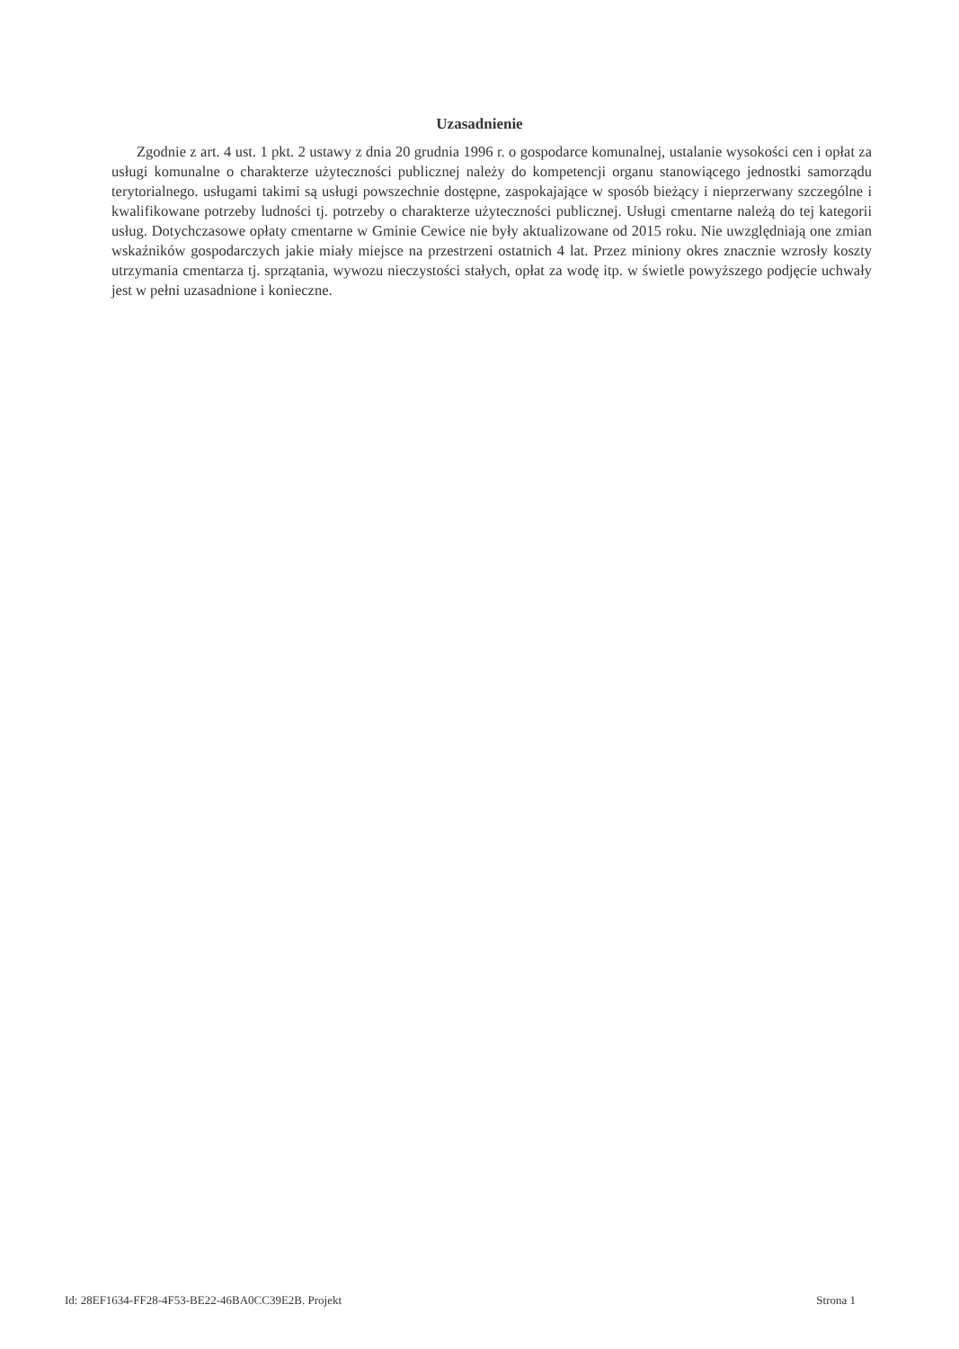Uzasadnienie
Zgodnie z art. 4 ust. 1 pkt. 2 ustawy z dnia 20 grudnia 1996 r. o gospodarce komunalnej, ustalanie wysokości cen i opłat za usługi komunalne o charakterze użyteczności publicznej należy do kompetencji organu stanowiącego jednostki samorządu terytorialnego. usługami takimi są usługi powszechnie dostępne, zaspokajające w sposób bieżący i nieprzerwany szczególne i kwalifikowane potrzeby ludności tj. potrzeby o charakterze użyteczności publicznej. Usługi cmentarne należą do tej kategorii usług. Dotychczasowe opłaty cmentarne w Gminie Cewice nie były aktualizowane od 2015 roku. Nie uwzględniają one zmian wskaźników gospodarczych jakie miały miejsce na przestrzeni ostatnich 4 lat. Przez miniony okres znacznie wzrosły koszty utrzymania cmentarza tj. sprzątania, wywozu nieczystości stałych, opłat za wodę itp. w świetle powyższego podjęcie uchwały jest w pełni uzasadnione i konieczne.
Id: 28EF1634-FF28-4F53-BE22-46BA0CC39E2B. Projekt Strona 1